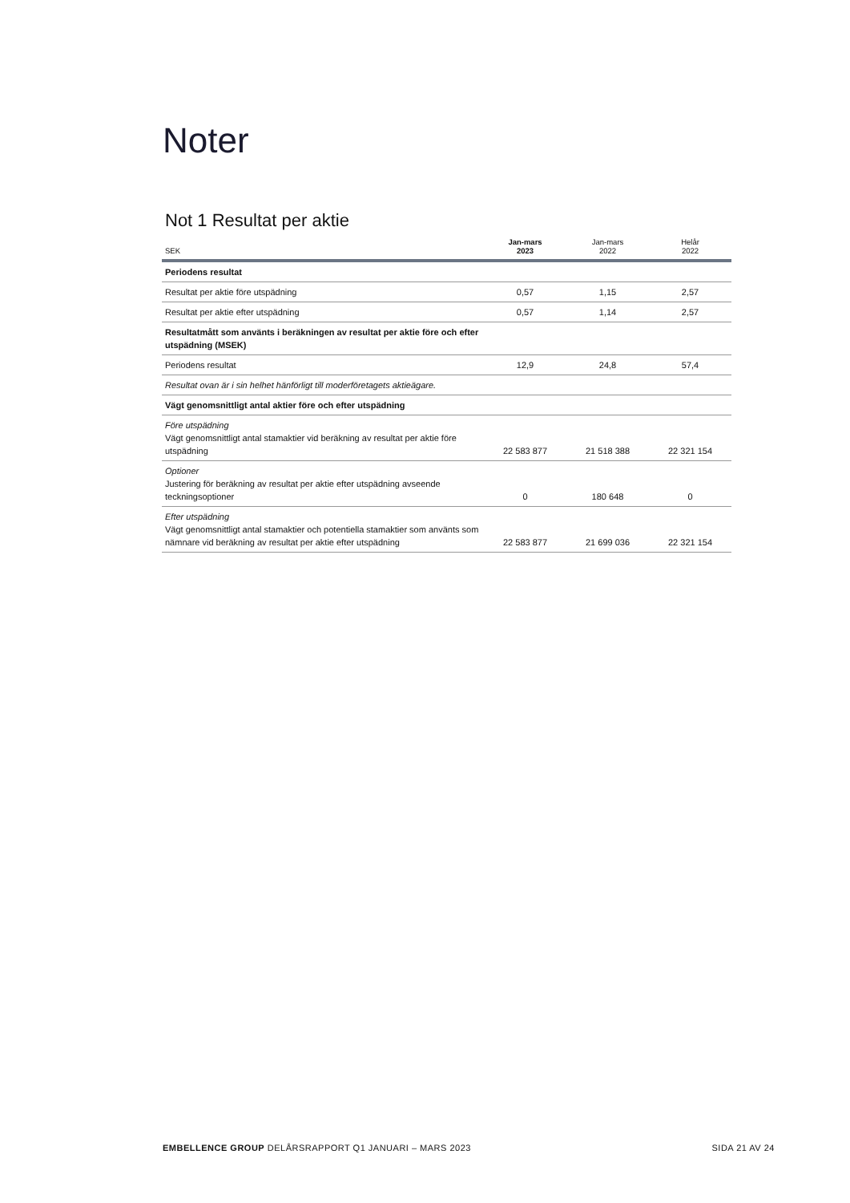Noter
Not 1 Resultat per aktie
| SEK | Jan-mars 2023 | Jan-mars 2022 | Helår 2022 |
| --- | --- | --- | --- |
| Periodens resultat | | | |
| Resultat per aktie före utspädning | 0,57 | 1,15 | 2,57 |
| Resultat per aktie efter utspädning | 0,57 | 1,14 | 2,57 |
| Resultatmått som använts i beräkningen av resultat per aktie före och efter utspädning (MSEK) | | | |
| Periodens resultat | 12,9 | 24,8 | 57,4 |
| Resultat ovan är i sin helhet hänförligt till moderföretagets aktieägare. | | | |
| Vägt genomsnittligt antal aktier före och efter utspädning | | | |
| Före utspädning Vägt genomsnittligt antal stamaktier vid beräkning av resultat per aktie före utspädning | 22 583 877 | 21 518 388 | 22 321 154 |
| Optioner Justering för beräkning av resultat per aktie efter utspädning avseende teckningsoptioner | 0 | 180 648 | 0 |
| Efter utspädning Vägt genomsnittligt antal stamaktier och potentiella stamaktier som använts som nämnare vid beräkning av resultat per aktie efter utspädning | 22 583 877 | 21 699 036 | 22 321 154 |
EMBELLENCE GROUP DELÅRSRAPPORT Q1 JANUARI – MARS 2023 SIDA 21 AV 24